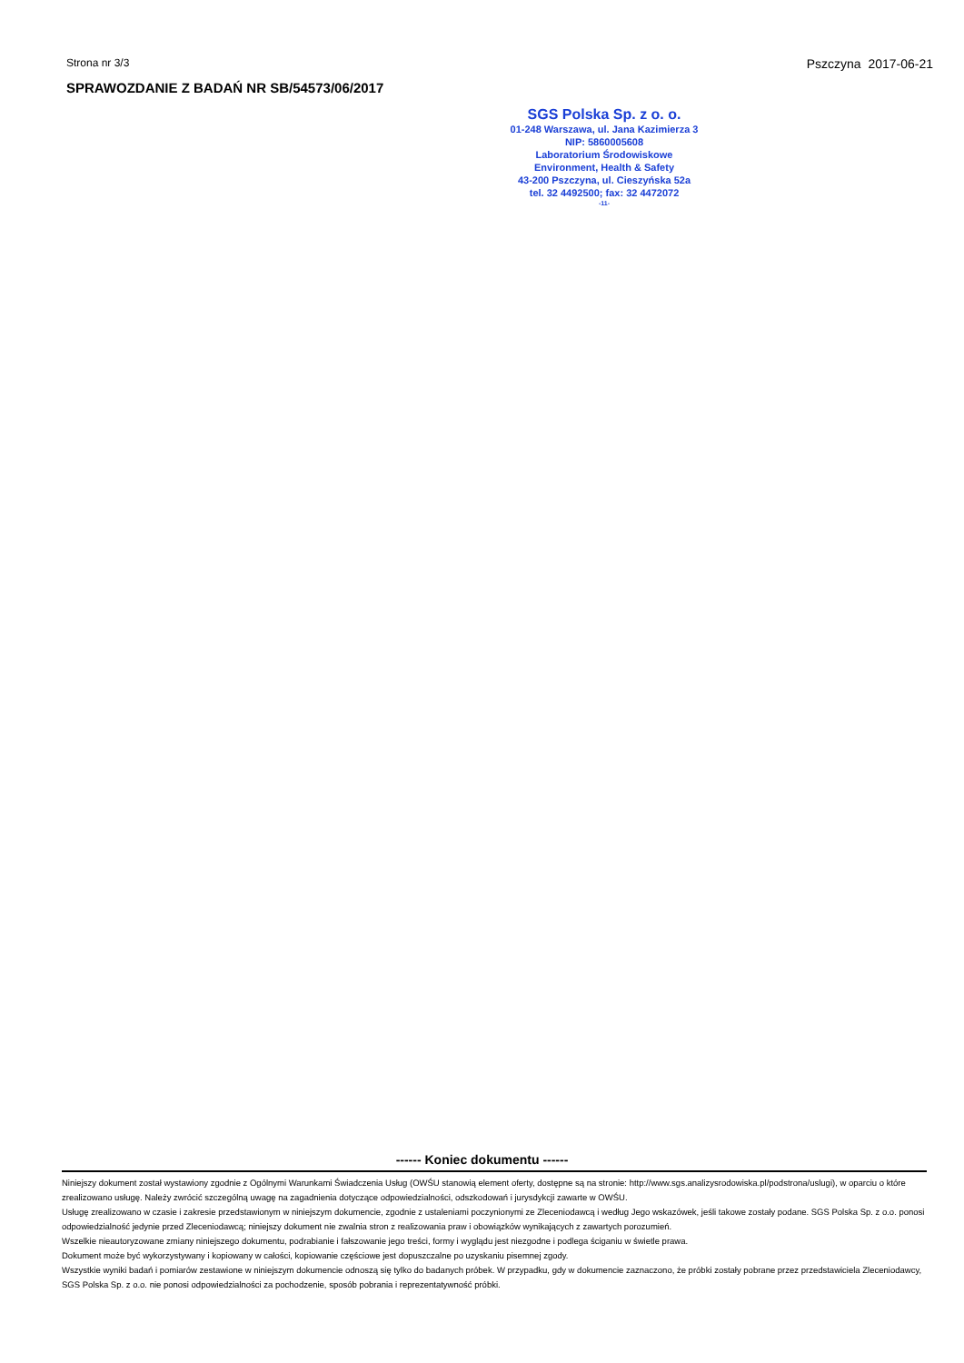Strona nr 3/3 Pszczyna 2017-06-21
SPRAWOZDANIE Z BADAŃ NR SB/54573/06/2017
SGS Polska Sp. z o. o.
01-248 Warszawa, ul. Jana Kazimierza 3
NIP: 5860005608
Laboratorium Środowiskowe
Environment, Health & Safety
43-200 Pszczyna, ul. Cieszyńska 52a
tel. 32 4492500; fax: 32 4472072
-11-
------ Koniec dokumentu ------
Niniejszy dokument został wystawiony zgodnie z Ogólnymi Warunkami Świadczenia Usług (OWŚU stanowią element oferty, dostępne są na stronie: http://www.sgs.analizysrodowiska.pl/podstrona/uslugi), w oparciu o które zrealizowano usługę. Należy zwrócić szczególną uwagę na zagadnienia dotyczące odpowiedzialności, odszkodowań i jurysdykcji zawarte w OWŚU.
Usługę zrealizowano w czasie i zakresie przedstawionym w niniejszym dokumencie, zgodnie z ustaleniami poczynionymi ze Zleceniodawcą i według Jego wskazówek, jeśli takowe zostały podane. SGS Polska Sp. z o.o. ponosi odpowiedzialność jedynie przed Zleceniodawcą; niniejszy dokument nie zwalnia stron z realizowania praw i obowiązków wynikających z zawartych porozumień.
Wszelkie nieautoryzowane zmiany niniejszego dokumentu, podrabianie i fałszowanie jego treści, formy i wyglądu jest niezgodne i podlega ściganiu w świetle prawa.
Dokument może być wykorzystywany i kopiowany w całości, kopiowanie częściowe jest dopuszczalne po uzyskaniu pisemnej zgody.
Wszystkie wyniki badań i pomiarów zestawione w niniejszym dokumencie odnoszą się tylko do badanych próbek. W przypadku, gdy w dokumencie zaznaczono, że próbki zostały pobrane przez przedstawiciela Zleceniodawcy, SGS Polska Sp. z o.o. nie ponosi odpowiedzialności za pochodzenie, sposób pobrania i reprezentatywność próbki.